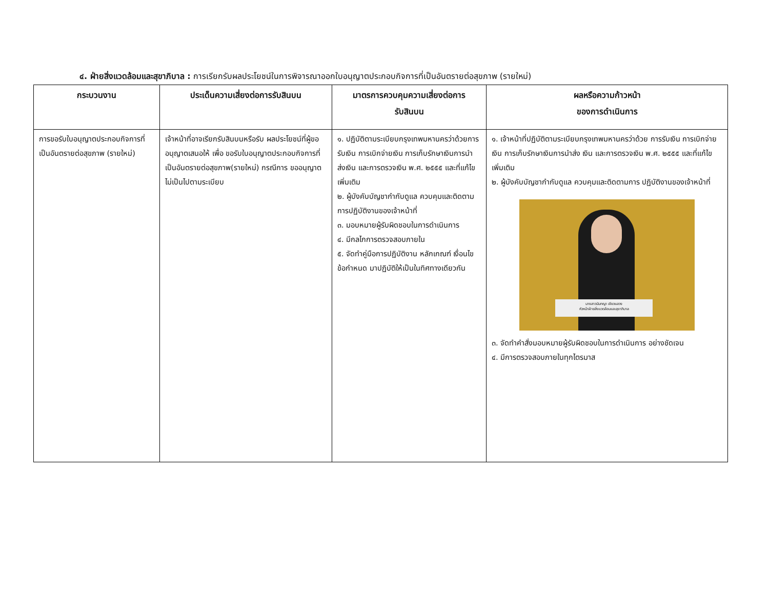๔. ฝ่ายสิ่งแวดล้อมและสุขาภิบาล : การเรียกรับผลประโยชน์ในการพิจารณาออกใบอนุญาตประกอบกิจการที่เป็นอันตรายต่อสุขภาพ (รายใหม่)
| กระบวนงาน | ประเด็นความเสี่ยงต่อการรับสินบน | มาตรการควบคุมความเสี่ยงต่อการ รับสินบน | ผลหรือความก้าวหน้า ของการดำเนินการ |
| --- | --- | --- | --- |
| การขอรับใบอนุญาตประกอบกิจการที่เป็นอันตรายต่อสุขภาพ (รายใหม่) | เจ้าหน้าที่อาจเรียกรับสินบนหรือรับ ผลประโยชน์ที่ผู้ขออนุญาตเสนอให้ เพื่อ ขอรับใบอนุญาตประกอบกิจการที่เป็นอันตรายต่อสุขภาพ(รายใหม่) กรณีการ ขออนุญาตไม่เป็นไปตามระเบียบ | ๑. ปฏิบัติตามระเบียบกรุงเทพมหานครว่าด้วยการรับเงิน การเบิกจ่ายเงิน การเก็บรักษาเงินการนำส่งเงิน และการตรวจเงิน พ.ศ. ๒๕๕๕ และที่แก้ไขเพิ่มเติม ๒. ผู้บังคับบัญชากำกับดูแล ควบคุมและติดตามการปฏิบัติงานของเจ้าหน้าที่ ๓. มอบหมายผู้รับผิดชอบในการดำเนินการ ๔. มีกลไกการตรวจสอบภายใน ๕. จัดทำคู่มือการปฏิบัติงาน หลักเกณฑ์ เงื่อนไข ข้อกำหนด มาปฏิบัติให้เป็นในทิศทางเดียวกัน | ๑. เจ้าหน้าที่ปฏิบัติตามระเบียบกรุงเทพมหานครว่าด้วย การรับเงิน การเบิกจ่ายเงิน การเก็บรักษาเงินการนำส่ง เงิน และการตรวจเงิน พ.ศ. ๒๕๕๕ และที่แก้ไขเพิ่มเติม ๒. ผู้บังคับบัญชากำกับดูแล ควบคุมและติดตามการ ปฏิบัติงานของเจ้าหน้าที่ นางสาวนันทญา เชียวแสวง หัวหน้าฝ่ายสิ่งแวดล้อมและสุขาภิบาล ๓. จัดทำคำสั่งมอบหมายผู้รับผิดชอบในการดำเนินการ อย่างชัดเจน ๔. มีการตรวจสอบภายในทุกไตรมาส |